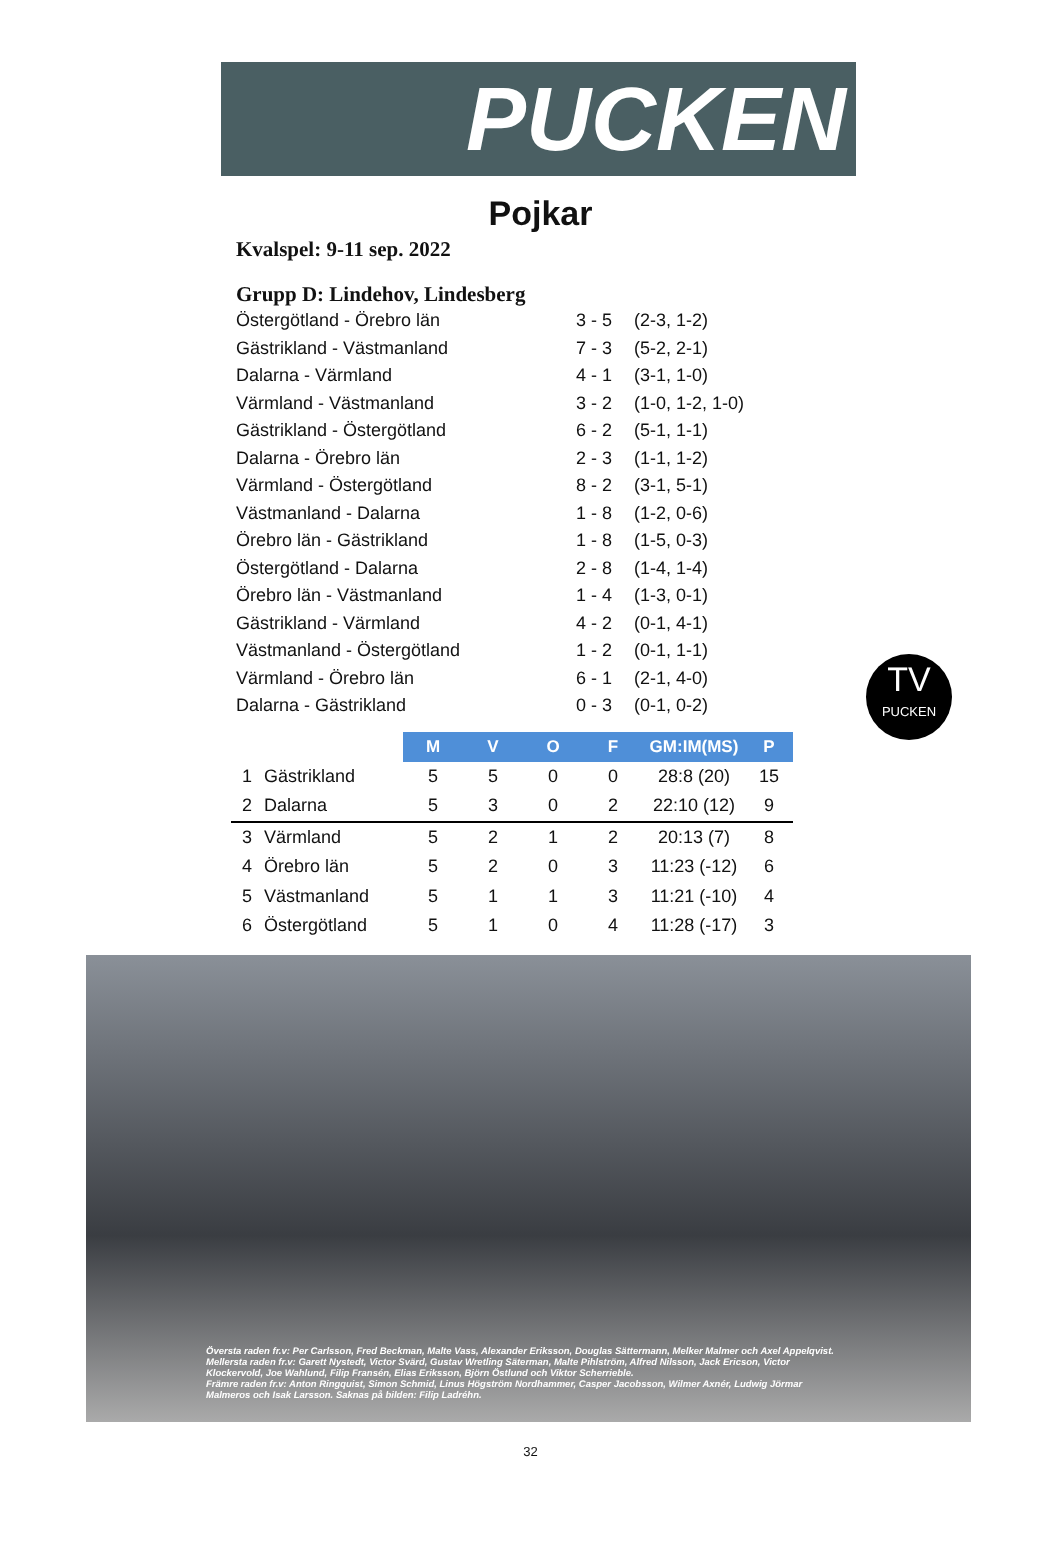PUCKEN
Pojkar
Kvalspel: 9-11 sep. 2022
Grupp D: Lindehov, Lindesberg
| Östergötland - Örebro län | 3 - 5 | (2-3, 1-2) |
| Gästrikland - Västmanland | 7 - 3 | (5-2, 2-1) |
| Dalarna - Värmland | 4 - 1 | (3-1, 1-0) |
| Värmland - Västmanland | 3 - 2 | (1-0, 1-2, 1-0) |
| Gästrikland - Östergötland | 6 - 2 | (5-1, 1-1) |
| Dalarna - Örebro län | 2 - 3 | (1-1, 1-2) |
| Värmland - Östergötland | 8 - 2 | (3-1, 5-1) |
| Västmanland - Dalarna | 1 - 8 | (1-2, 0-6) |
| Örebro län - Gästrikland | 1 - 8 | (1-5, 0-3) |
| Östergötland - Dalarna | 2 - 8 | (1-4, 1-4) |
| Örebro län - Västmanland | 1 - 4 | (1-3, 0-1) |
| Gästrikland - Värmland | 4 - 2 | (0-1, 4-1) |
| Västmanland - Östergötland | 1 - 2 | (0-1, 1-1) |
| Värmland - Örebro län | 6 - 1 | (2-1, 4-0) |
| Dalarna - Gästrikland | 0 - 3 | (0-1, 0-2) |
TV
PUCKEN
| | | M | V | O | F | GM:IM(MS) | P |
| --- | --- | --- | --- | --- | --- | --- | --- |
| 1 | Gästrikland | 5 | 5 | 0 | 0 | 28:8 (20) | 15 |
| 2 | Dalarna | 5 | 3 | 0 | 2 | 22:10 (12) | 9 |
| 3 | Värmland | 5 | 2 | 1 | 2 | 20:13 (7) | 8 |
| 4 | Örebro län | 5 | 2 | 0 | 3 | 11:23 (-12) | 6 |
| 5 | Västmanland | 5 | 1 | 1 | 3 | 11:21 (-10) | 4 |
| 6 | Östergötland | 5 | 1 | 0 | 4 | 11:28 (-17) | 3 |
Översta raden fr.v: Per Carlsson, Fred Beckman, Malte Vass, Alexander Eriksson, Douglas Sättermann, Melker Malmer och Axel Appelqvist.
Mellersta raden fr.v: Garett Nystedt, Victor Svärd, Gustav Wretling Säterman, Malte Pihlström, Alfred Nilsson, Jack Ericson, Victor Klockervold, Joe Wahlund, Filip Fransén, Elias Eriksson, Björn Östlund och Viktor Scherrieble.
Främre raden fr.v: Anton Ringquist, Simon Schmid, Linus Högström Nordhammer, Casper Jacobsson, Wilmer Axnér, Ludwig Jörmar Malmeros och Isak Larsson. Saknas på bilden: Filip Ladréhn.
32